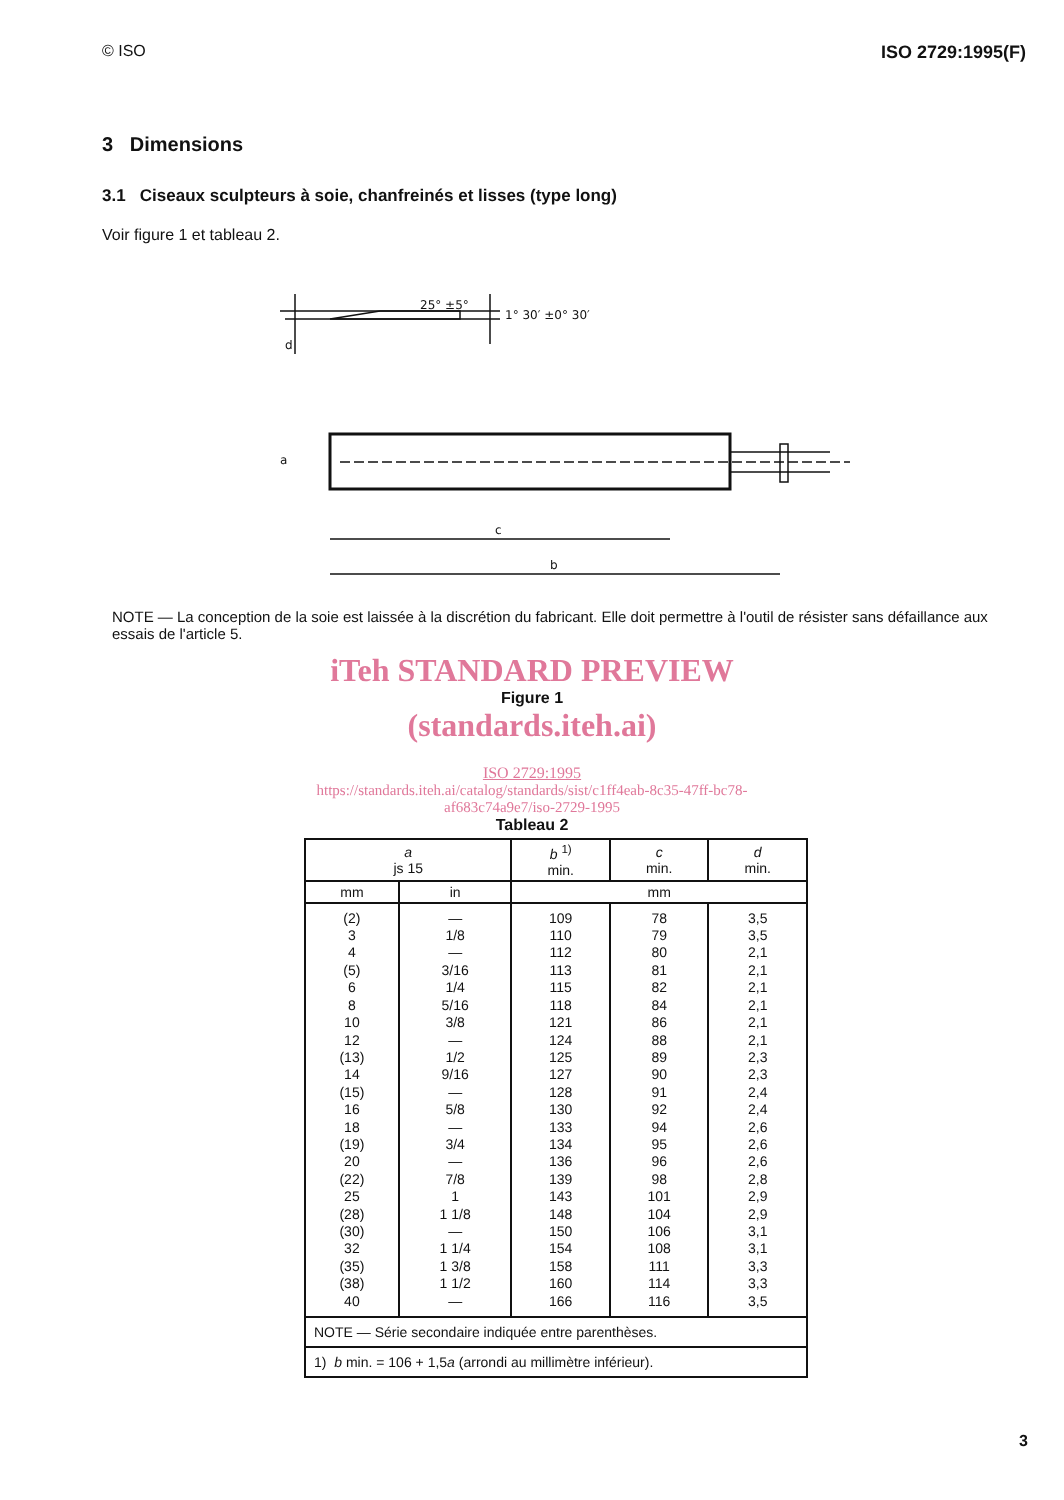© ISO ISO 2729:1995(F)
3 Dimensions
3.1 Ciseaux sculpteurs à soie, chanfreinés et lisses (type long)
Voir figure 1 et tableau 2.
25° ±5°
1° 30′ ±0° 30′
d
c
b
a
NOTE — La conception de la soie est laissée à la discrétion du fabricant. Elle doit permettre à l'outil de résister sans défaillance aux essais de l'article 5.
iTeh STANDARD PREVIEW
Figure 1
(standards.iteh.ai)
ISO 2729:1995
https://standards.iteh.ai/catalog/standards/sist/c1ff4eab-8c35-47ff-bc78-
af683c74a9e7/iso-2729-1995
Tableau 2
| a js 15 | | b <sup>1)</sup> min. | c min. | d min. |
| --- | --- | --- | --- | --- |
| mm | in | mm | | |
| (2) 3 4 (5) 6 8 10 12 (13) 14 (15) 16 18 (19) 20 (22) 25 (28) (30) 32 (35) (38) 40 | — 1/8 — 3/16 1/4 5/16 3/8 — 1/2 9/16 — 5/8 — 3/4 — 7/8 1 1 1/8 — 1 1/4 1 3/8 1 1/2 — | 109 110 112 113 115 118 121 124 125 127 128 130 133 134 136 139 143 148 150 154 158 160 166 | 78 79 80 81 82 84 86 88 89 90 91 92 94 95 96 98 101 104 106 108 111 114 116 | 3,5 3,5 2,1 2,1 2,1 2,1 2,1 2,1 2,3 2,3 2,4 2,4 2,6 2,6 2,6 2,8 2,9 2,9 3,1 3,1 3,3 3,3 3,5 |
| NOTE — Série secondaire indiquée entre parenthèses. | | | | |
| 1) b min. = 106 + 1,5 a (arrondi au millimètre inférieur). | | | | |
3